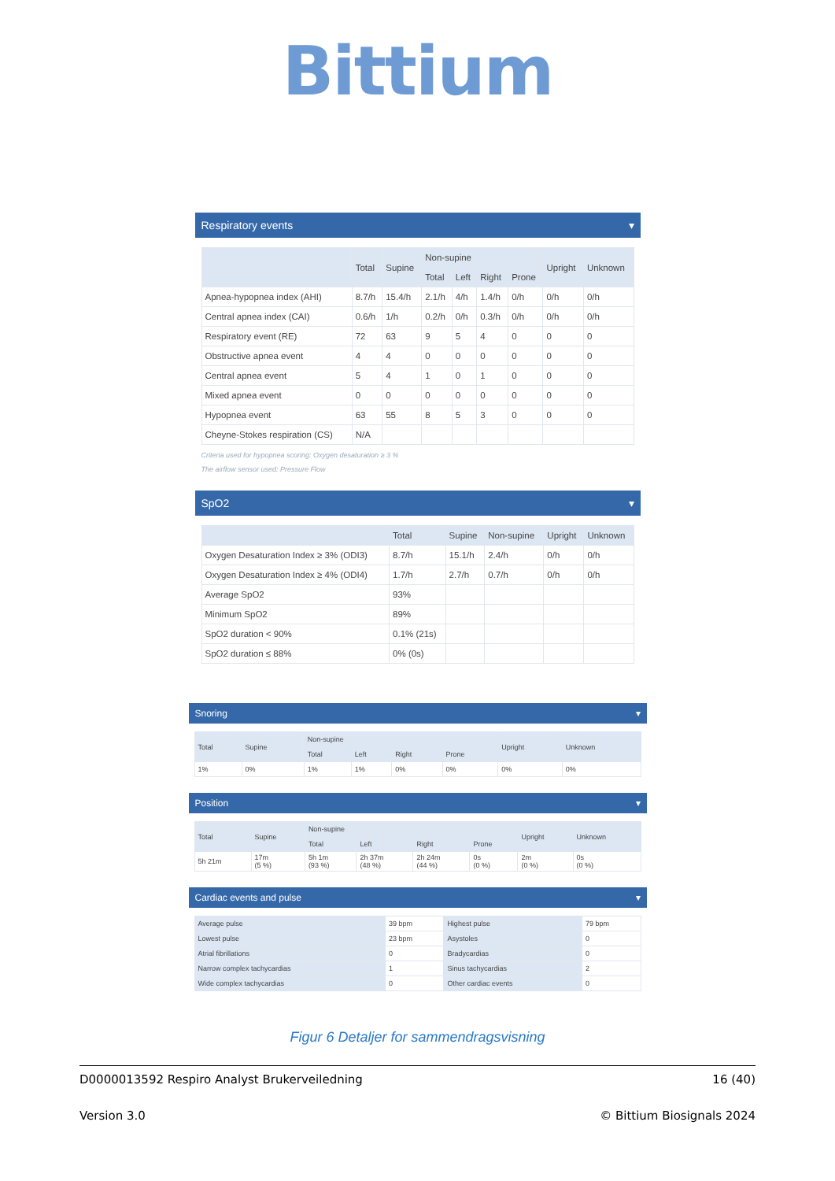Bittium
Respiratory events ▾
| | Total | Supine | Non-supine | | | | Upright | Unknown |
| --- | --- | --- | --- | --- | --- | --- | --- | --- |
| | | | Total | Left | Right | Prone | | |
| Apnea-hypopnea index (AHI) | 8.7/h | 15.4/h | 2.1/h | 4/h | 1.4/h | 0/h | 0/h | 0/h |
| Central apnea index (CAI) | 0.6/h | 1/h | 0.2/h | 0/h | 0.3/h | 0/h | 0/h | 0/h |
| Respiratory event (RE) | 72 | 63 | 9 | 5 | 4 | 0 | 0 | 0 |
| Obstructive apnea event | 4 | 4 | 0 | 0 | 0 | 0 | 0 | 0 |
| Central apnea event | 5 | 4 | 1 | 0 | 1 | 0 | 0 | 0 |
| Mixed apnea event | 0 | 0 | 0 | 0 | 0 | 0 | 0 | 0 |
| Hypopnea event | 63 | 55 | 8 | 5 | 3 | 0 | 0 | 0 |
| Cheyne-Stokes respiration (CS) | N/A | | | | | | | |
Criteria used for hypopnea scoring: Oxygen desaturation ≥ 3 %
The airflow sensor used: Pressure Flow
SpO2 ▾
| | Total | Supine | Non-supine | Upright | Unknown |
| --- | --- | --- | --- | --- | --- |
| Oxygen Desaturation Index ≥ 3% (ODI3) | 8.7/h | 15.1/h | 2.4/h | 0/h | 0/h |
| Oxygen Desaturation Index ≥ 4% (ODI4) | 1.7/h | 2.7/h | 0.7/h | 0/h | 0/h |
| Average SpO2 | 93% | | | | |
| Minimum SpO2 | 89% | | | | |
| SpO2 duration < 90% | 0.1% (21s) | | | | |
| SpO2 duration ≤ 88% | 0% (0s) | | | | |
Snoring ▾
| Total | Supine | Non-supine | | | | Upright | Unknown |
| --- | --- | --- | --- | --- | --- | --- | --- |
| | | Total | Left | Right | Prone | | |
| 1% | 0% | 1% | 1% | 0% | 0% | 0% | 0% |
Position ▾
| Total | Supine | Non-supine | | | | Upright | Unknown |
| --- | --- | --- | --- | --- | --- | --- | --- |
| | | Total | Left | Right | Prone | | |
| 5h 21m | 17m (5 %) | 5h 1m (93 %) | 2h 37m (48 %) | 2h 24m (44 %) | 0s (0 %) | 2m (0 %) | 0s (0 %) |
Cardiac events and pulse ▾
| Average pulse | 39 bpm | Highest pulse | 79 bpm |
| Lowest pulse | 23 bpm | Asystoles | 0 |
| Atrial fibrillations | 0 | Bradycardias | 0 |
| Narrow complex tachycardias | 1 | Sinus tachycardias | 2 |
| Wide complex tachycardias | 0 | Other cardiac events | 0 |
Figur 6 Detaljer for sammendragsvisning
D0000013592 Respiro Analyst Brukerveiledning 16 (40)
Version 3.0 © Bittium Biosignals 2024